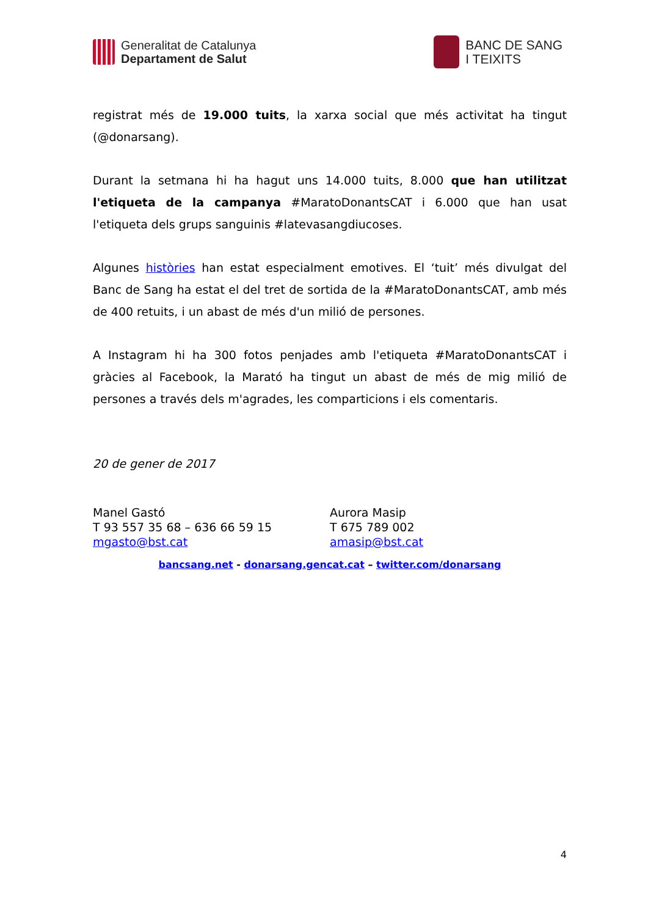Generalitat de Catalunya
Departament de Salut
BANC DE SANG
I TEIXITS
registrat més de 19.000 tuits, la xarxa social que més activitat ha tingut (@donarsang).
Durant la setmana hi ha hagut uns 14.000 tuits, 8.000 que han utilitzat l'etiqueta de la campanya #MaratoDonantsCAT i 6.000 que han usat l'etiqueta dels grups sanguinis #latevasangdiucoses.
Algunes històries han estat especialment emotives. El ‘tuit’ més divulgat del Banc de Sang ha estat el del tret de sortida de la #MaratoDonantsCAT, amb més de 400 retuits, i un abast de més d'un milió de persones.
A Instagram hi ha 300 fotos penjades amb l'etiqueta #MaratoDonantsCAT i gràcies al Facebook, la Marató ha tingut un abast de més de mig milió de persones a través dels m'agrades, les comparticions i els comentaris.
20 de gener de 2017
Manel Gastó
T 93 557 35 68 – 636 66 59 15
mgasto@bst.cat
Aurora Masip
T 675 789 002
amasip@bst.cat
bancsang.net - donarsang.gencat.cat – twitter.com/donarsang
4